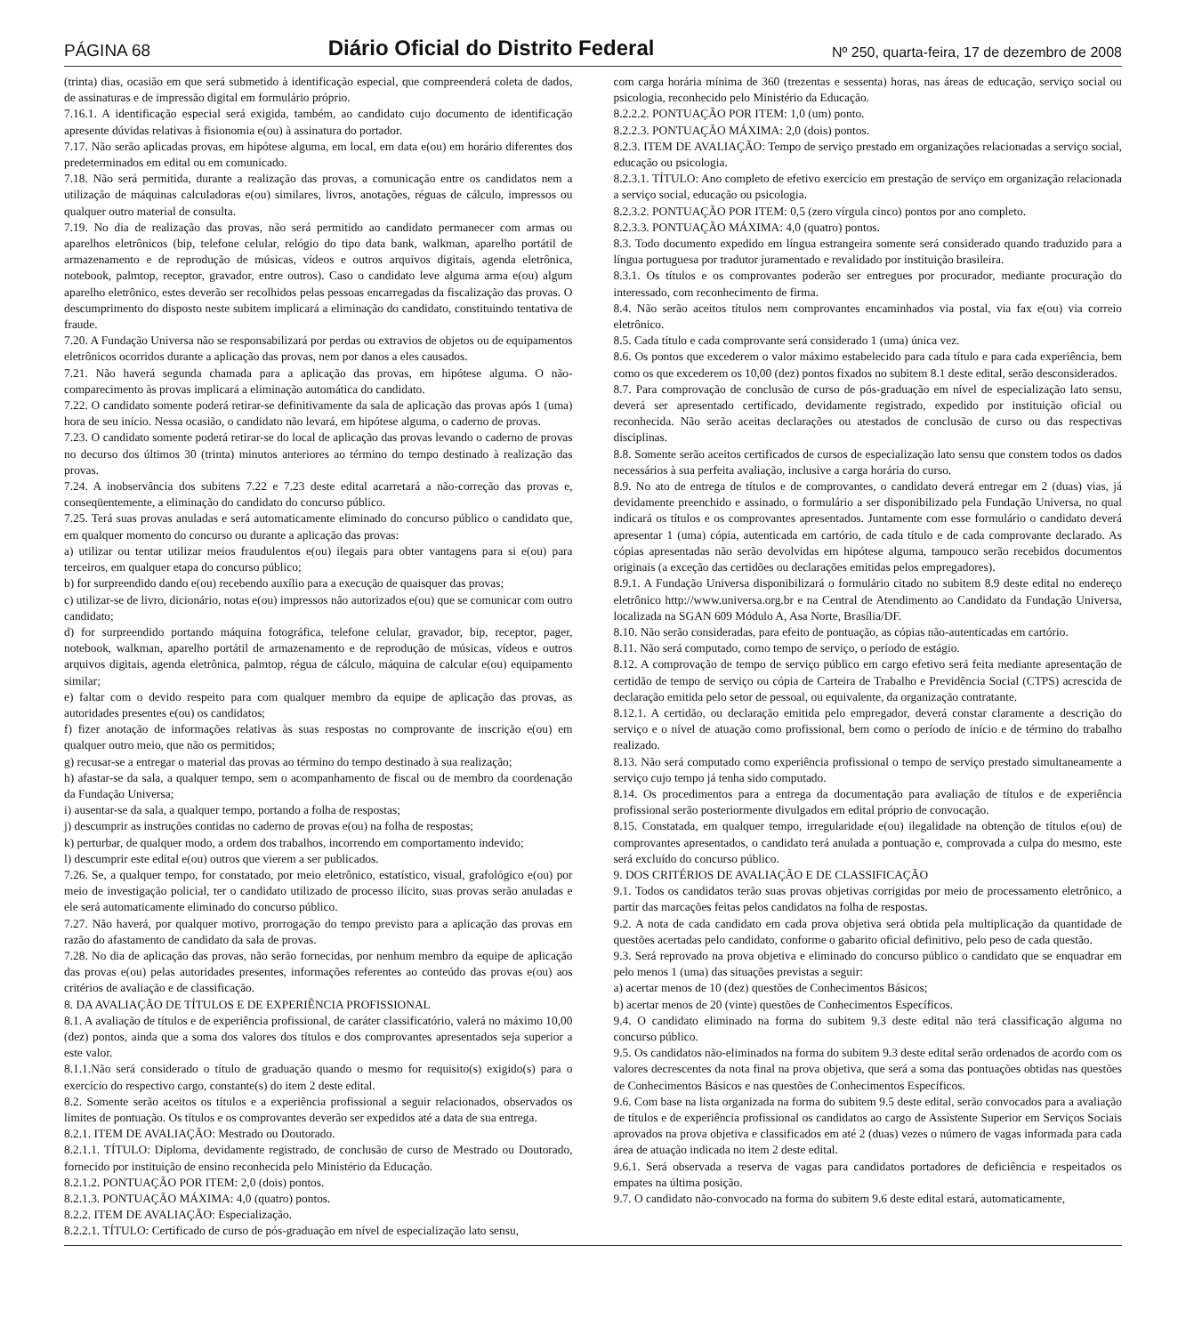PÁGINA 68 Diário Oficial do Distrito Federal Nº 250, quarta-feira, 17 de dezembro de 2008
(trinta) dias, ocasião em que será submetido à identificação especial, que compreenderá coleta de dados, de assinaturas e de impressão digital em formulário próprio.
7.16.1. A identificação especial será exigida, também, ao candidato cujo documento de identificação apresente dúvidas relativas à fisionomia e(ou) à assinatura do portador.
7.17. Não serão aplicadas provas, em hipótese alguma, em local, em data e(ou) em horário diferentes dos predeterminados em edital ou em comunicado.
7.18. Não será permitida, durante a realização das provas, a comunicação entre os candidatos nem a utilização de máquinas calculadoras e(ou) similares, livros, anotações, réguas de cálculo, impressos ou qualquer outro material de consulta.
7.19. No dia de realização das provas, não será permitido ao candidato permanecer com armas ou aparelhos eletrônicos (bip, telefone celular, relógio do tipo data bank, walkman, aparelho portátil de armazenamento e de reprodução de músicas, vídeos e outros arquivos digitais, agenda eletrônica, notebook, palmtop, receptor, gravador, entre outros). Caso o candidato leve alguma arma e(ou) algum aparelho eletrônico, estes deverão ser recolhidos pelas pessoas encarregadas da fiscalização das provas. O descumprimento do disposto neste subitem implicará a eliminação do candidato, constituindo tentativa de fraude.
7.20. A Fundação Universa não se responsabilizará por perdas ou extravios de objetos ou de equipamentos eletrônicos ocorridos durante a aplicação das provas, nem por danos a eles causados.
7.21. Não haverá segunda chamada para a aplicação das provas, em hipótese alguma. O não-comparecimento às provas implicará a eliminação automática do candidato.
7.22. O candidato somente poderá retirar-se definitivamente da sala de aplicação das provas após 1 (uma) hora de seu início. Nessa ocasião, o candidato não levará, em hipótese alguma, o caderno de provas.
7.23. O candidato somente poderá retirar-se do local de aplicação das provas levando o caderno de provas no decurso dos últimos 30 (trinta) minutos anteriores ao término do tempo destinado à realização das provas.
7.24. A inobservância dos subitens 7.22 e 7.23 deste edital acarretará a não-correção das provas e, conseqüentemente, a eliminação do candidato do concurso público.
7.25. Terá suas provas anuladas e será automaticamente eliminado do concurso público o candidato que, em qualquer momento do concurso ou durante a aplicação das provas:
a) utilizar ou tentar utilizar meios fraudulentos e(ou) ilegais para obter vantagens para si e(ou) para terceiros, em qualquer etapa do concurso público;
b) for surpreendido dando e(ou) recebendo auxílio para a execução de quaisquer das provas;
c) utilizar-se de livro, dicionário, notas e(ou) impressos não autorizados e(ou) que se comunicar com outro candidato;
d) for surpreendido portando máquina fotográfica, telefone celular, gravador, bip, receptor, pager, notebook, walkman, aparelho portátil de armazenamento e de reprodução de músicas, vídeos e outros arquivos digitais, agenda eletrônica, palmtop, régua de cálculo, máquina de calcular e(ou) equipamento similar;
e) faltar com o devido respeito para com qualquer membro da equipe de aplicação das provas, as autoridades presentes e(ou) os candidatos;
f) fizer anotação de informações relativas às suas respostas no comprovante de inscrição e(ou) em qualquer outro meio, que não os permitidos;
g) recusar-se a entregar o material das provas ao término do tempo destinado à sua realização;
h) afastar-se da sala, a qualquer tempo, sem o acompanhamento de fiscal ou de membro da coordenação da Fundação Universa;
i) ausentar-se da sala, a qualquer tempo, portando a folha de respostas;
j) descumprir as instruções contidas no caderno de provas e(ou) na folha de respostas;
k) perturbar, de qualquer modo, a ordem dos trabalhos, incorrendo em comportamento indevido;
l) descumprir este edital e(ou) outros que vierem a ser publicados.
7.26. Se, a qualquer tempo, for constatado, por meio eletrônico, estatístico, visual, grafológico e(ou) por meio de investigação policial, ter o candidato utilizado de processo ilícito, suas provas serão anuladas e ele será automaticamente eliminado do concurso público.
7.27. Não haverá, por qualquer motivo, prorrogação do tempo previsto para a aplicação das provas em razão do afastamento de candidato da sala de provas.
7.28. No dia de aplicação das provas, não serão fornecidas, por nenhum membro da equipe de aplicação das provas e(ou) pelas autoridades presentes, informações referentes ao conteúdo das provas e(ou) aos critérios de avaliação e de classificação.
8. DA AVALIAÇÃO DE TÍTULOS E DE EXPERIÊNCIA PROFISSIONAL
8.1. A avaliação de títulos e de experiência profissional, de caráter classificatório, valerá no máximo 10,00 (dez) pontos, ainda que a soma dos valores dos títulos e dos comprovantes apresentados seja superior a este valor.
8.1.1.Não será considerado o título de graduação quando o mesmo for requisito(s) exigido(s) para o exercício do respectivo cargo, constante(s) do item 2 deste edital.
8.2. Somente serão aceitos os títulos e a experiência profissional a seguir relacionados, observados os limites de pontuação. Os títulos e os comprovantes deverão ser expedidos até a data de sua entrega.
8.2.1. ITEM DE AVALIAÇÃO: Mestrado ou Doutorado.
8.2.1.1. TÍTULO: Diploma, devidamente registrado, de conclusão de curso de Mestrado ou Doutorado, fornecido por instituição de ensino reconhecida pelo Ministério da Educação.
8.2.1.2. PONTUAÇÃO POR ITEM: 2,0 (dois) pontos.
8.2.1.3. PONTUAÇÃO MÁXIMA: 4,0 (quatro) pontos.
8.2.2. ITEM DE AVALIAÇÃO: Especialização.
8.2.2.1. TÍTULO: Certificado de curso de pós-graduação em nível de especialização lato sensu,
com carga horária mínima de 360 (trezentas e sessenta) horas, nas áreas de educação, serviço social ou psicologia, reconhecido pelo Ministério da Educação.
8.2.2.2. PONTUAÇÃO POR ITEM: 1,0 (um) ponto.
8.2.2.3. PONTUAÇÃO MÁXIMA: 2,0 (dois) pontos.
8.2.3. ITEM DE AVALIAÇÃO: Tempo de serviço prestado em organizações relacionadas a serviço social, educação ou psicologia.
8.2.3.1. TÍTULO: Ano completo de efetivo exercício em prestação de serviço em organização relacionada a serviço social, educação ou psicologia.
8.2.3.2. PONTUAÇÃO POR ITEM: 0,5 (zero vírgula cinco) pontos por ano completo.
8.2.3.3. PONTUAÇÃO MÁXIMA: 4,0 (quatro) pontos.
8.3. Todo documento expedido em língua estrangeira somente será considerado quando traduzido para a língua portuguesa por tradutor juramentado e revalidado por instituição brasileira.
8.3.1. Os títulos e os comprovantes poderão ser entregues por procurador, mediante procuração do interessado, com reconhecimento de firma.
8.4. Não serão aceitos títulos nem comprovantes encaminhados via postal, via fax e(ou) via correio eletrônico.
8.5. Cada título e cada comprovante será considerado 1 (uma) única vez.
8.6. Os pontos que excederem o valor máximo estabelecido para cada título e para cada experiência, bem como os que excederem os 10,00 (dez) pontos fixados no subitem 8.1 deste edital, serão desconsiderados.
8.7. Para comprovação de conclusão de curso de pós-graduação em nível de especialização lato sensu, deverá ser apresentado certificado, devidamente registrado, expedido por instituição oficial ou reconhecida. Não serão aceitas declarações ou atestados de conclusão de curso ou das respectivas disciplinas.
8.8. Somente serão aceitos certificados de cursos de especialização lato sensu que constem todos os dados necessários à sua perfeita avaliação, inclusive a carga horária do curso.
8.9. No ato de entrega de títulos e de comprovantes, o candidato deverá entregar em 2 (duas) vias, já devidamente preenchido e assinado, o formulário a ser disponibilizado pela Fundação Universa, no qual indicará os títulos e os comprovantes apresentados. Juntamente com esse formulário o candidato deverá apresentar 1 (uma) cópia, autenticada em cartório, de cada título e de cada comprovante declarado. As cópias apresentadas não serão devolvidas em hipótese alguma, tampouco serão recebidos documentos originais (a exceção das certidões ou declarações emitidas pelos empregadores).
8.9.1. A Fundação Universa disponibilizará o formulário citado no subitem 8.9 deste edital no endereço eletrônico http://www.universa.org.br e na Central de Atendimento ao Candidato da Fundação Universa, localizada na SGAN 609 Módulo A, Asa Norte, Brasília/DF.
8.10. Não serão consideradas, para efeito de pontuação, as cópias não-autenticadas em cartório.
8.11. Não será computado, como tempo de serviço, o período de estágio.
8.12. A comprovação de tempo de serviço público em cargo efetivo será feita mediante apresentação de certidão de tempo de serviço ou cópia de Carteira de Trabalho e Previdência Social (CTPS) acrescida de declaração emitida pelo setor de pessoal, ou equivalente, da organização contratante.
8.12.1. A certidão, ou declaração emitida pelo empregador, deverá constar claramente a descrição do serviço e o nível de atuação como profissional, bem como o período de início e de término do trabalho realizado.
8.13. Não será computado como experiência profissional o tempo de serviço prestado simultaneamente a serviço cujo tempo já tenha sido computado.
8.14. Os procedimentos para a entrega da documentação para avaliação de títulos e de experiência profissional serão posteriormente divulgados em edital próprio de convocação.
8.15. Constatada, em qualquer tempo, irregularidade e(ou) ilegalidade na obtenção de títulos e(ou) de comprovantes apresentados, o candidato terá anulada a pontuação e, comprovada a culpa do mesmo, este será excluído do concurso público.
9. DOS CRITÉRIOS DE AVALIAÇÃO E DE CLASSIFICAÇÃO
9.1. Todos os candidatos terão suas provas objetivas corrigidas por meio de processamento eletrônico, a partir das marcações feitas pelos candidatos na folha de respostas.
9.2. A nota de cada candidato em cada prova objetiva será obtida pela multiplicação da quantidade de questões acertadas pelo candidato, conforme o gabarito oficial definitivo, pelo peso de cada questão.
9.3. Será reprovado na prova objetiva e eliminado do concurso público o candidato que se enquadrar em pelo menos 1 (uma) das situações previstas a seguir:
a) acertar menos de 10 (dez) questões de Conhecimentos Básicos;
b) acertar menos de 20 (vinte) questões de Conhecimentos Específicos.
9.4. O candidato eliminado na forma do subitem 9.3 deste edital não terá classificação alguma no concurso público.
9.5. Os candidatos não-eliminados na forma do subitem 9.3 deste edital serão ordenados de acordo com os valores decrescentes da nota final na prova objetiva, que será a soma das pontuações obtidas nas questões de Conhecimentos Básicos e nas questões de Conhecimentos Específicos.
9.6. Com base na lista organizada na forma do subitem 9.5 deste edital, serão convocados para a avaliação de títulos e de experiência profissional os candidatos ao cargo de Assistente Superior em Serviços Sociais aprovados na prova objetiva e classificados em até 2 (duas) vezes o número de vagas informada para cada área de atuação indicada no item 2 deste edital.
9.6.1. Será observada a reserva de vagas para candidatos portadores de deficiência e respeitados os empates na última posição.
9.7. O candidato não-convocado na forma do subitem 9.6 deste edital estará, automaticamente,